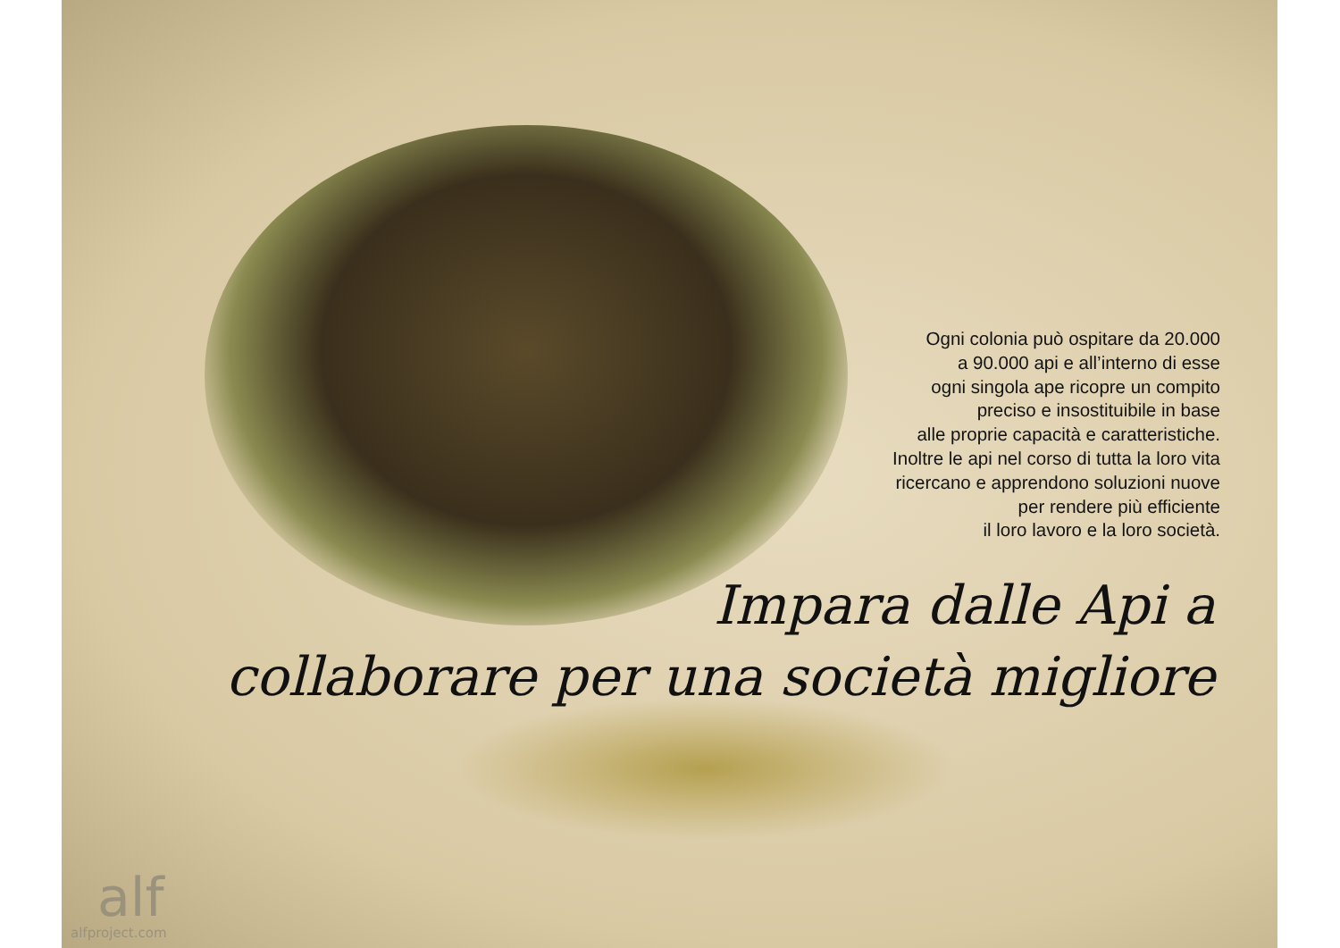Ogni colonia può ospitare da 20.000
a 90.000 api e all’interno di esse
ogni singola ape ricopre un compito
preciso e insostituibile in base
alle proprie capacità e caratteristiche.
Inoltre le api nel corso di tutta la loro vita
ricercano e apprendono soluzioni nuove
per rendere più efficiente
il loro lavoro e la loro società.
Impara dalle Api a
collaborare per una società migliore
alf
alfproject.com